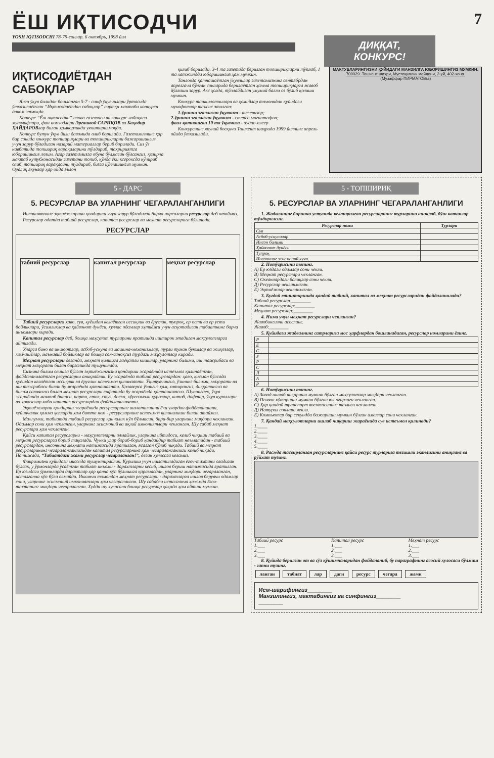ЁШ ИҚТИСОДЧИ
YOSH IQTISODCHI 78-79-сонлар. 6 октябрь, 1998 йил
ДИҚҚАТ, КОНКУРС!
7
ИҚТИСОДИЁТДАН САБОҚЛАР
Янги ўқув йилидан бошланган 5-7 - синф ўқувчилари ўртасида ўтказилаётган “Иқтисодиётдан сабоқлар” сиртқи мактаби конкурси давом этмоқда.
Конкурс “Ёш иқтисодчи” илова газетаси ва конкурс лойиҳаси муаллифлари, фан номзодлари Эргашвой САРИҚОВ ва Баҳодир ҲАЙДАРОВлар билан ҳамкорликда уюштирилмоқда.
Конкурс бутун ўқув йили давомида олиб борилади. Газетамизнинг ҳар бир сонида конкурс топшириқлари ва топшириқларни бажаришингиз учун зарур бўладиган назарий материаллар бериб борилади. Сиз ўз навбатида топшириқ варақаларини тўлдириб, таҳририятга юборишингиз лозим. Агар газетамизга обуна бўлмаган бўлсангиз, ҳозирча мактаб кутубхонасидан газетани топиб, қўлда ёки ксероксда кўчириб олиб, топшириқ варақасини тўлдириб, бизга йўллашингиз мумкин. Оралиқ якунлар ҳар ойда эълон
қилиб борилади. 3-4 та газетада берилган топшириқларни тўплаб, 1 та хатжилдда юборишингиз ҳам мумкин.
Танловда қатнашаётган ўқувчилар газетамизнинг сентябрдан апрелгача бўлган сонларида берилаётган ҳамма топшириқларга жавоб йўллаши зарур. Акс ҳолда, тўплайдиган умумий балли оз бўлиб қолиши мумкин.
Конкурс ташкилотчилари ва ҳомийлар томонидан қуйидаги мукофотлар таъсис этилган:
1-ўринни эгаллаган ўқувчига - телевизор;
2-ўринни эгаллаган ўқувчига - стерео магнитафон;
фаол қатнашган 10 та ўқувчига - аудио-плеер
Конкурснинг якуний босқичи Тошкент шаҳрида 1999 йилнинг апрель ойида ўтказилади.
МАКТУБЛАРИНГИЗНИ ҚУЙИДАГИ МАНЗИЛГА ЮБОРИШИНГИЗ МУМКИН:
700029. Тошкент шаҳри, Мустақиллик майдони, 2-уй, 402-хона.
(Музаффар ПИРМАТОВга)
5 - ДАРС
5. РЕСУРСЛАР ВА УЛАРНИНГ ЧЕГАРАЛАНГАНЛИГИ
Инсониятнинг эҳтиёжларини қондириш учун зарур бўладиган барча нарсаларни ресурслар деб атаймиз.
Ресурслар одатда табиий ресурслар, капитал ресурслар ва меҳнат ресурсларига бўлинади.
РЕСУРСЛАР
табиий ресурслар
капитал ресурслар
меҳнат ресурслар
Табиий ресурсларга ҳаво, сув, қуёшдан келаётган иссиқлик ва ёруғлик, тупроқ, ер ости ва ер усти бойликлари, ўсимликлар ва ҳайвонот дунёси, хуллас одамлар эҳтиёжи учун асқотадиган табиатнинг барча инъомлари киради.
Капитал ресурслар деб, бошқа маҳсулот турларини яратишда иштирок этадиган маҳсулотларга айтилади.
Уларга бино ва иншоотлар, асбоб-ускуна ва машина-механизмлар, турли туман буюмлар ва жиҳозлар, хом-ашёлар, маънавий бойликлар ва бошқа сон-саноқсиз турдаги маҳсулотлар киради.
Меҳнат ресурслари деганда, меҳнат қилишга лаёқатли кишилар, уларнинг билими, иш тажрибаси ва меҳнат маҳорати билан биргаликда тушунилади.
Сизнинг билим олишга бўлган эҳтиёжингизни қондириш жараёнида истеъмол қилинаётган, фойдаланилаётган ресурсларни аниқлайлик. Бу жараёнда табиий ресурслардан: ҳаво, қисман бўлсада қуёшдан келаётган иссиқлик ва ёруғлик истеъмол қилинаяпти. Ўқитувчингиз, ўзининг билими, маҳорати ва иш тажрибаси билан бу жараёнда қатнашаяпти. Қолаверса ўзингиз ҳам, хотирангиз, диққатингиз ва билим савиянгиз билан меҳнат ресурслари сифатида бу жараёнда қатнашаяпсиз. Шунингдек, ўқув жараёнида мактаб биноси, парта, стол, стул, доска, кўргазмали қуроллар, китоб, дафтар, ўқув қуроллари ва ҳоказолар каби капитал ресурслардан фойдаланилаяпти.
Эҳтиёжларни қондириш жараёнида ресурсларнинг ишлатилишни ёки улардан фойдаланишни, кейинчалик ҳамма ҳолларда ҳам битта ном - ресурсларнинг истеъмол қилинилиши билан атаймиз.
Маълумки, табиатда табиий ресурслар қанчалик кўп бўлмасин, бари-бир уларнинг миқдори чекланган. Одамлар сони ҳам чекланган, уларнинг жисмоний ва ақлий имкониятлари чекланган. Шу сабаб меҳнат ресурслари ҳам чекланган.
Қайси капитал ресурсларни - маҳсулотларни олмайлик, уларнинг ибтидоси, келиб чиқиши табиий ва меҳнат ресурсларга бориб тақалади. Чунки улар бориб-бориб қандайдир табиат неъматидан - табиий ресурслардан, инсоннинг меҳнати натижасида яратилган, ясалган бўлиб чиқади. Табиий ва меҳнат ресурсларининг чегараланганлигидан капитал ресурсларнинг ҳам чегараланганлиги келиб чиқади. Натижада, “Табиатдаги жами ресурслар чегараланган!”, деган хулосага келамиз.
Фикримизни қуйидаги мисолда тушунтирайлик. Қурилиш учун ишлатиладиган ёғоч-тахтани оладиган бўлсак, у ўрмонларда ўсаётган табиат инъоми - дарахтларни кесиб, ишлов бериш натижасида яратилган. Ер юзидаги ўрмонларда дарахтлар ҳар қанча кўп бўлишига қарамасдан, уларнинг миқдори чегараланган, исталганча кўп бўла олмайди. Иккинчи томондан меҳнат ресурслари - дарахтларга ишлов берувчи одамлар сони, уларнинг жисмоний имкониятлари ҳам чегараланган. Шу сабабли исталганча ҳажмда ёғоч-тахтанинг миқдори чегараланган. Худди шу хулосани бошқа ресурслар ҳақида ҳам айтиш мумкин.
5 - ТОПШИРИҚ
5. РЕСУРСЛАР ВА УЛАРНИНГ ЧЕГАРАЛАНГАНЛИГИ
1. Жадвалнинг биринчи устунида келтирилган ресурсларнинг турларини аниқлаб, бўш катаклар тўлдирилсин.
| Ресурслар номи | Турлари |
| --- | --- |
| Сув | |
| Асбоб-ускуналар | |
| Инсон билими | |
| Ҳайвонот дунёси | |
| Тупроқ | |
| Инсоннинг жисмоний кучи. | |
2. Нотўғрисини топинг.
А) Ер юздаги одамлар сони чекли.
В) Меҳнат ресурслари чекланган.
С) Океанлардаги балиқлар сони чекли.
Д) Ресурслар чекланмаган.
Е) Эҳтиёжлар чекланмаган.
3. Буғдой етиштиришда қандай табиий, капитал ва меҳнат ресурсларидан фойдаланилади?
Табиий ресурслар:________
Капитал ресурслар:________
Меҳнат ресурслар:________
4. Нима учун меҳнат ресурслари чекланган?
Жавобингизни асосланг.
Жавоб:________
5. Қуйидаги жадвалнинг сатрларига мос ҳарфлардан бошланадиган, ресурслар номларини ёзинг.
| Р | |
| Е | |
| С | |
| У | |
| Р | |
| С | |
| Л | |
| А | |
| Р | |
6. Нотўғрисини топинг.
А) Завод ишлаб чиқариши мумкин бўлган маҳсулотлар миқдори чекланган.
В) Полвон кўтариши мумкин бўлган юк оғирлиги чекланган.
С) Ҳар қандай транспорт воситасининг тезлиги чекланган.
Д) Натурал сонлари чекли.
Е) Компьютер бир секундда бажариши мумкин бўлган амаллар сони чекланган.
7. Қандай маҳсулотларни ишлаб чиқариш жараёнида сув истеъмол қилинади?
1.____
2.____
3.____
4.____
5.____
8. Расмда тасвирланган ресурсларнинг қайси ресурс турларига тегишли эканлигини аниқланг ва рўйхат тузинг.
Табиий ресурс
1.___
2.___
3.___
Капитал ресурс
1.___
2.___
3.___
Меҳнат ресурс
1.___
2.___
3.___
8. Қуйида берилган от ва сўз қўшимчаларидан фойдаланиб, бу параграфнинг асосий хулосаси бўлмиш - гапни тузинг.
ланган табиат лар даги ресурс чегара жами
Исм-шарифингиз________
Манзилингиз, мактабингиз ва синфингиз________
________